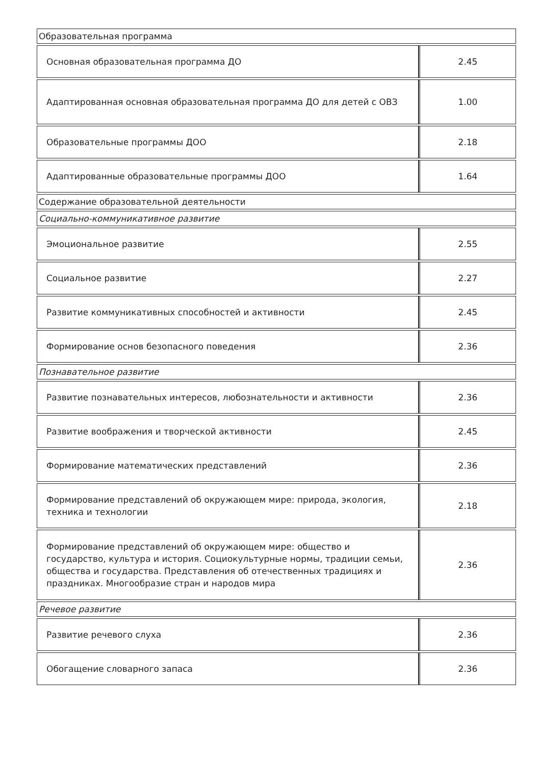| Образовательная программа | |
| Основная образовательная программа ДО | 2.45 |
| Адаптированная основная образовательная программа ДО для детей с ОВЗ | 1.00 |
| Образовательные программы ДОО | 2.18 |
| Адаптированные образовательные программы ДОО | 1.64 |
| Содержание образовательной деятельности | |
| Социально-коммуникативное развитие | |
| Эмоциональное развитие | 2.55 |
| Социальное развитие | 2.27 |
| Развитие коммуникативных способностей и активности | 2.45 |
| Формирование основ безопасного поведения | 2.36 |
| Познавательное развитие | |
| Развитие познавательных интересов, любознательности и активности | 2.36 |
| Развитие воображения и творческой активности | 2.45 |
| Формирование математических представлений | 2.36 |
| Формирование представлений об окружающем мире: природа, экология, техника и технологии | 2.18 |
| Формирование представлений об окружающем мире: общество и государство, культура и история. Социокультурные нормы, традиции семьи, общества и государства. Представления об отечественных традициях и праздниках. Многообразие стран и народов мира | 2.36 |
| Речевое развитие | |
| Развитие речевого слуха | 2.36 |
| Обогащение словарного запаса | 2.36 |